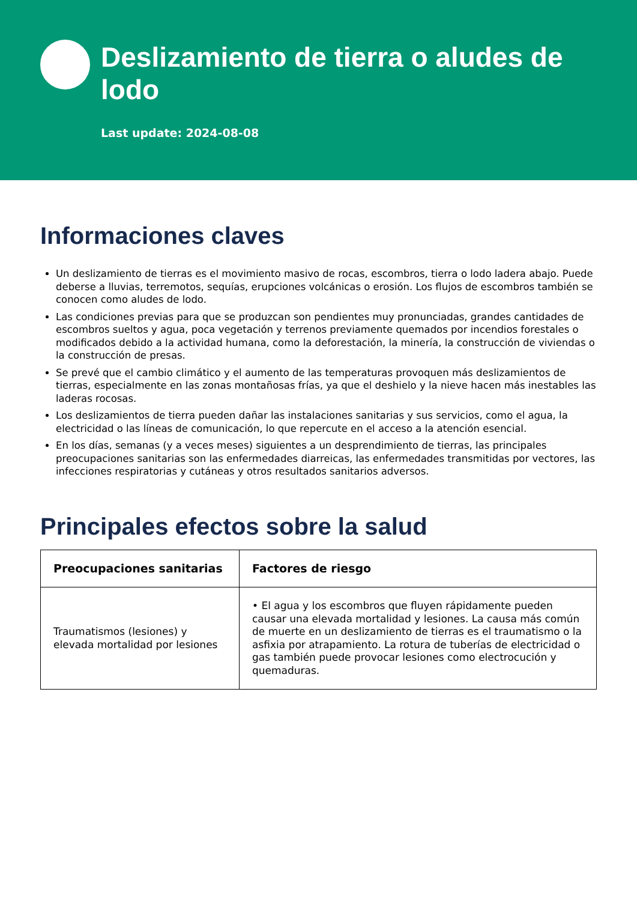Deslizamiento de tierra o aludes de lodo
Last update: 2024-08-08
Informaciones claves
Un deslizamiento de tierras es el movimiento masivo de rocas, escombros, tierra o lodo ladera abajo. Puede deberse a lluvias, terremotos, sequías, erupciones volcánicas o erosión. Los flujos de escombros también se conocen como aludes de lodo.
Las condiciones previas para que se produzcan son pendientes muy pronunciadas, grandes cantidades de escombros sueltos y agua, poca vegetación y terrenos previamente quemados por incendios forestales o modificados debido a la actividad humana, como la deforestación, la minería, la construcción de viviendas o la construcción de presas.
Se prevé que el cambio climático y el aumento de las temperaturas provoquen más deslizamientos de tierras, especialmente en las zonas montañosas frías, ya que el deshielo y la nieve hacen más inestables las laderas rocosas.
Los deslizamientos de tierra pueden dañar las instalaciones sanitarias y sus servicios, como el agua, la electricidad o las líneas de comunicación, lo que repercute en el acceso a la atención esencial.
En los días, semanas (y a veces meses) siguientes a un desprendimiento de tierras, las principales preocupaciones sanitarias son las enfermedades diarreicas, las enfermedades transmitidas por vectores, las infecciones respiratorias y cutáneas y otros resultados sanitarios adversos.
Principales efectos sobre la salud
| Preocupaciones sanitarias | Factores de riesgo |
| --- | --- |
| Traumatismos (lesiones) y elevada mortalidad por lesiones | • El agua y los escombros que fluyen rápidamente pueden causar una elevada mortalidad y lesiones. La causa más común de muerte en un deslizamiento de tierras es el traumatismo o la asfixia por atrapamiento. La rotura de tuberías de electricidad o gas también puede provocar lesiones como electrocución y quemaduras. |